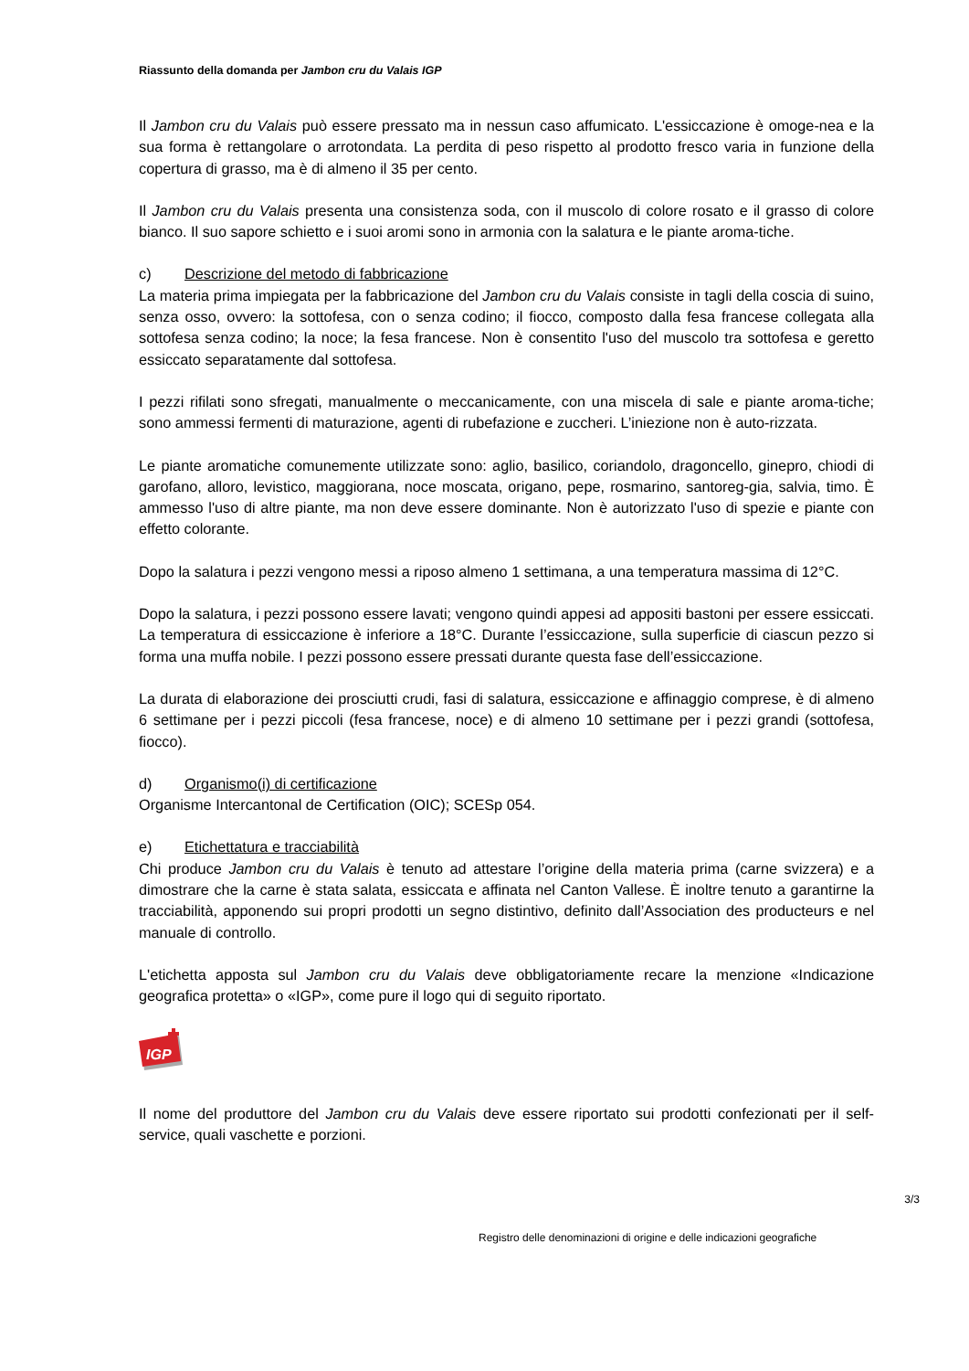Riassunto della domanda per Jambon cru du Valais IGP
Il Jambon cru du Valais può essere pressato ma in nessun caso affumicato. L'essiccazione è omoge-nea e la sua forma è rettangolare o arrotondata. La perdita di peso rispetto al prodotto fresco varia in funzione della copertura di grasso, ma è di almeno il 35 per cento.
Il Jambon cru du Valais presenta una consistenza soda, con il muscolo di colore rosato e il grasso di colore bianco. Il suo sapore schietto e i suoi aromi sono in armonia con la salatura e le piante aroma-tiche.
c) Descrizione del metodo di fabbricazione
La materia prima impiegata per la fabbricazione del Jambon cru du Valais consiste in tagli della coscia di suino, senza osso, ovvero: la sottofesa, con o senza codino; il fiocco, composto dalla fesa francese collegata alla sottofesa senza codino; la noce; la fesa francese. Non è consentito l'uso del muscolo tra sottofesa e geretto essiccato separatamente dal sottofesa.
I pezzi rifilati sono sfregati, manualmente o meccanicamente, con una miscela di sale e piante aroma-tiche; sono ammessi fermenti di maturazione, agenti di rubefazione e zuccheri. L’iniezione non è auto-rizzata.
Le piante aromatiche comunemente utilizzate sono: aglio, basilico, coriandolo, dragoncello, ginepro, chiodi di garofano, alloro, levistico, maggiorana, noce moscata, origano, pepe, rosmarino, santoreg-gia, salvia, timo. È ammesso l'uso di altre piante, ma non deve essere dominante. Non è autorizzato l'uso di spezie e piante con effetto colorante.
Dopo la salatura i pezzi vengono messi a riposo almeno 1 settimana, a una temperatura massima di 12°C.
Dopo la salatura, i pezzi possono essere lavati; vengono quindi appesi ad appositi bastoni per essere essiccati. La temperatura di essiccazione è inferiore a 18°C. Durante l’essiccazione, sulla superficie di ciascun pezzo si forma una muffa nobile. I pezzi possono essere pressati durante questa fase dell’essiccazione.
La durata di elaborazione dei prosciutti crudi, fasi di salatura, essiccazione e affinaggio comprese, è di almeno 6 settimane per i pezzi piccoli (fesa francese, noce) e di almeno 10 settimane per i pezzi grandi (sottofesa, fiocco).
d) Organismo(i) di certificazione
Organisme Intercantonal de Certification (OIC); SCESp 054.
e) Etichettatura e tracciabilità
Chi produce Jambon cru du Valais è tenuto ad attestare l’origine della materia prima (carne svizzera) e a dimostrare che la carne è stata salata, essiccata e affinata nel Canton Vallese. È inoltre tenuto a garantirne la tracciabilità, apponendo sui propri prodotti un segno distintivo, definito dall’Association des producteurs e nel manuale di controllo.
L'etichetta apposta sul Jambon cru du Valais deve obbligatoriamente recare la menzione «Indicazione geografica protetta» o «IGP», come pure il logo qui di seguito riportato.
IGP
Il nome del produttore del Jambon cru du Valais deve essere riportato sui prodotti confezionati per il self-service, quali vaschette e porzioni.
3/3
Registro delle denominazioni di origine e delle indicazioni geografiche